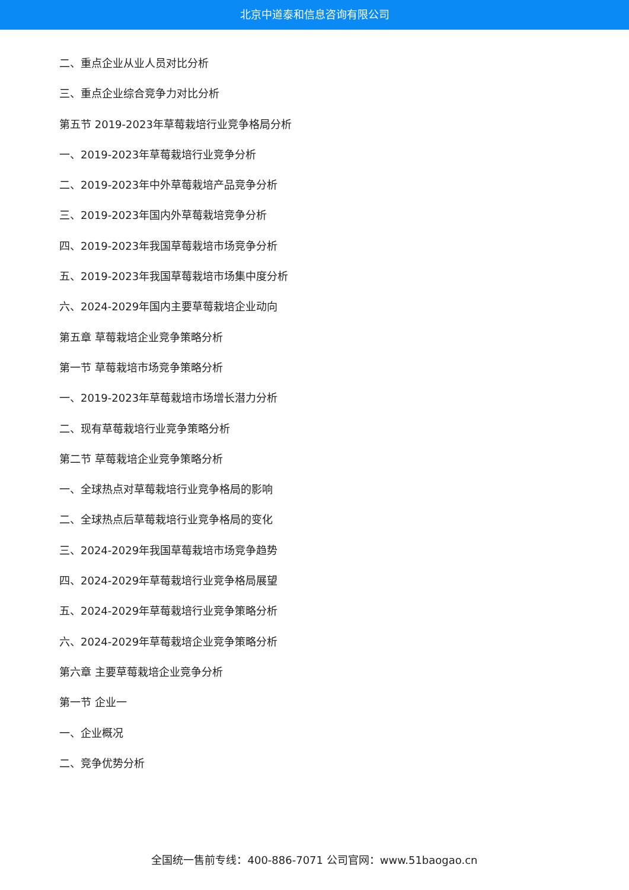北京中道泰和信息咨询有限公司
二、重点企业从业人员对比分析
三、重点企业综合竞争力对比分析
第五节 2019-2023年草莓栽培行业竞争格局分析
一、2019-2023年草莓栽培行业竞争分析
二、2019-2023年中外草莓栽培产品竞争分析
三、2019-2023年国内外草莓栽培竞争分析
四、2019-2023年我国草莓栽培市场竞争分析
五、2019-2023年我国草莓栽培市场集中度分析
六、2024-2029年国内主要草莓栽培企业动向
第五章 草莓栽培企业竞争策略分析
第一节 草莓栽培市场竞争策略分析
一、2019-2023年草莓栽培市场增长潜力分析
二、现有草莓栽培行业竞争策略分析
第二节 草莓栽培企业竞争策略分析
一、全球热点对草莓栽培行业竞争格局的影响
二、全球热点后草莓栽培行业竞争格局的变化
三、2024-2029年我国草莓栽培市场竞争趋势
四、2024-2029年草莓栽培行业竞争格局展望
五、2024-2029年草莓栽培行业竞争策略分析
六、2024-2029年草莓栽培企业竞争策略分析
第六章 主要草莓栽培企业竞争分析
第一节 企业一
一、企业概况
二、竞争优势分析
全国统一售前专线：400-886-7071 公司官网：www.51baogao.cn